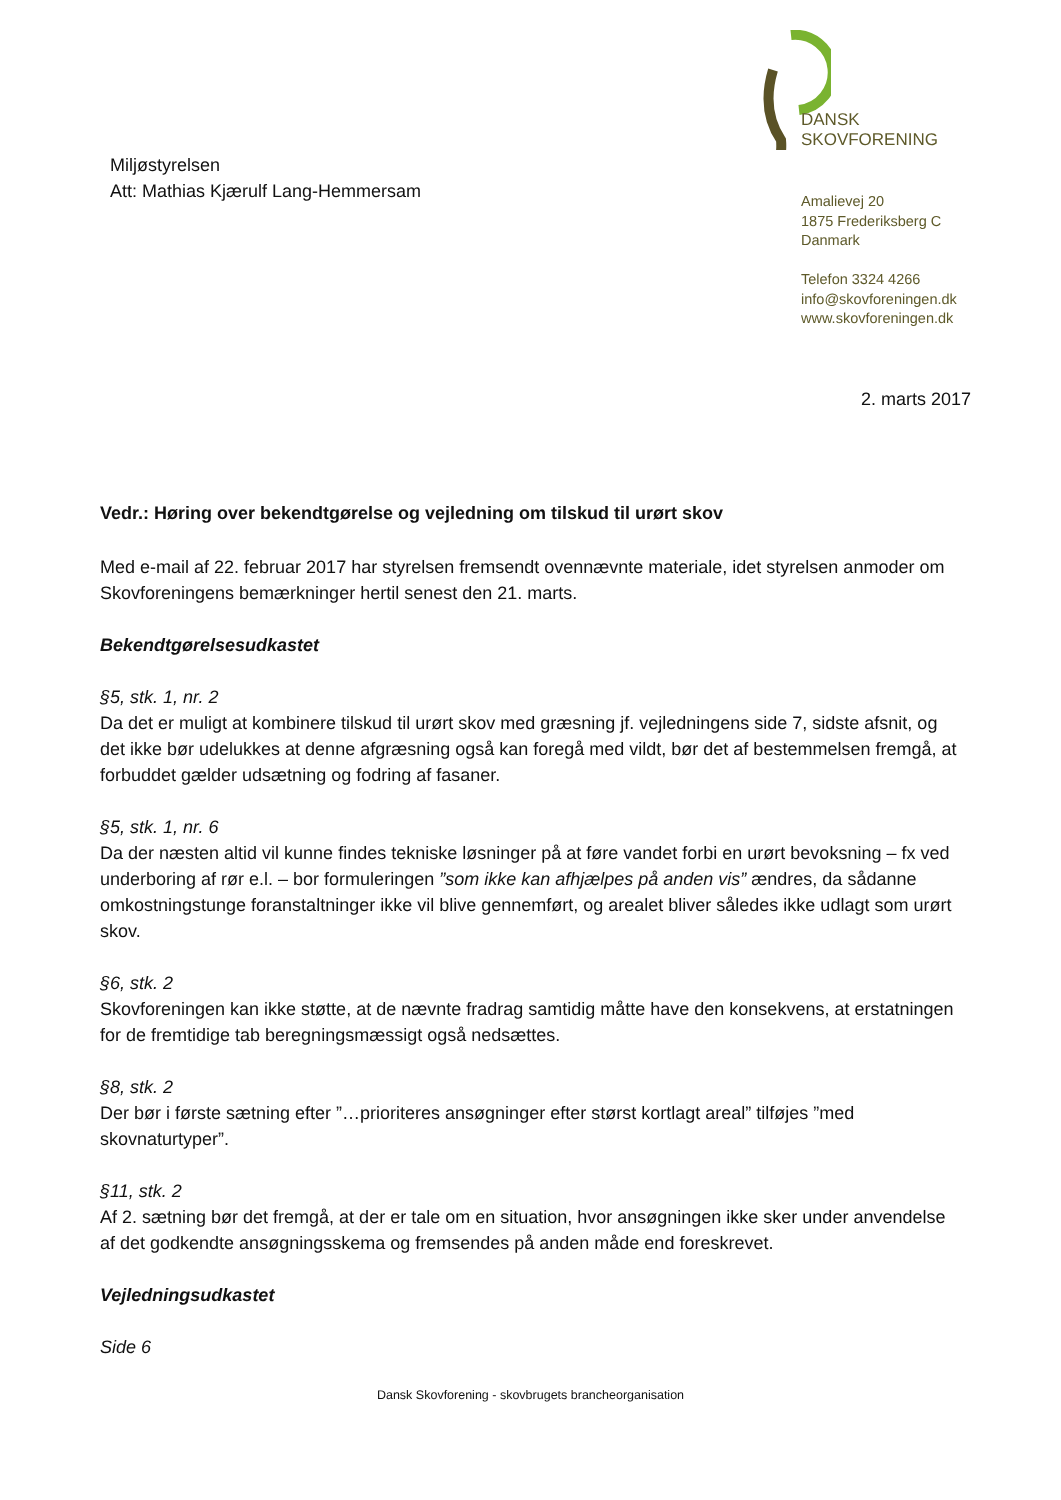Miljøstyrelsen
Att: Mathias Kjærulf Lang-Hemmersam
DANSK
SKOVFORENING
Amalievej 20
1875 Frederiksberg C
Danmark
Telefon 3324 4266
info@skovforeningen.dk
www.skovforeningen.dk
2. marts 2017
Vedr.: Høring over bekendtgørelse og vejledning om tilskud til urørt skov
Med e-mail af 22. februar 2017 har styrelsen fremsendt ovennævnte materiale, idet styrelsen anmoder om Skovforeningens bemærkninger hertil senest den 21. marts.
Bekendtgørelsesudkastet
§5, stk. 1, nr. 2
Da det er muligt at kombinere tilskud til urørt skov med græsning jf. vejledningens side 7, sidste afsnit, og det ikke bør udelukkes at denne afgræsning også kan foregå med vildt, bør det af bestemmelsen fremgå, at forbuddet gælder udsætning og fodring af fasaner.
§5, stk. 1, nr. 6
Da der næsten altid vil kunne findes tekniske løsninger på at føre vandet forbi en urørt bevoksning – fx ved underboring af rør e.l. – bor formuleringen ”som ikke kan afhjælpes på anden vis” ændres, da sådanne omkostningstunge foranstaltninger ikke vil blive gennemført, og arealet bliver således ikke udlagt som urørt skov.
§6, stk. 2
Skovforeningen kan ikke støtte, at de nævnte fradrag samtidig måtte have den konsekvens, at erstatningen for de fremtidige tab beregningsmæssigt også nedsættes.
§8, stk. 2
Der bør i første sætning efter ”…prioriteres ansøgninger efter størst kortlagt areal” tilføjes ”med skovnaturtyper”.
§11, stk. 2
Af 2. sætning bør det fremgå, at der er tale om en situation, hvor ansøgningen ikke sker under anvendelse af det godkendte ansøgningsskema og fremsendes på anden måde end foreskrevet.
Vejledningsudkastet
Side 6
Dansk Skovforening - skovbrugets brancheorganisation